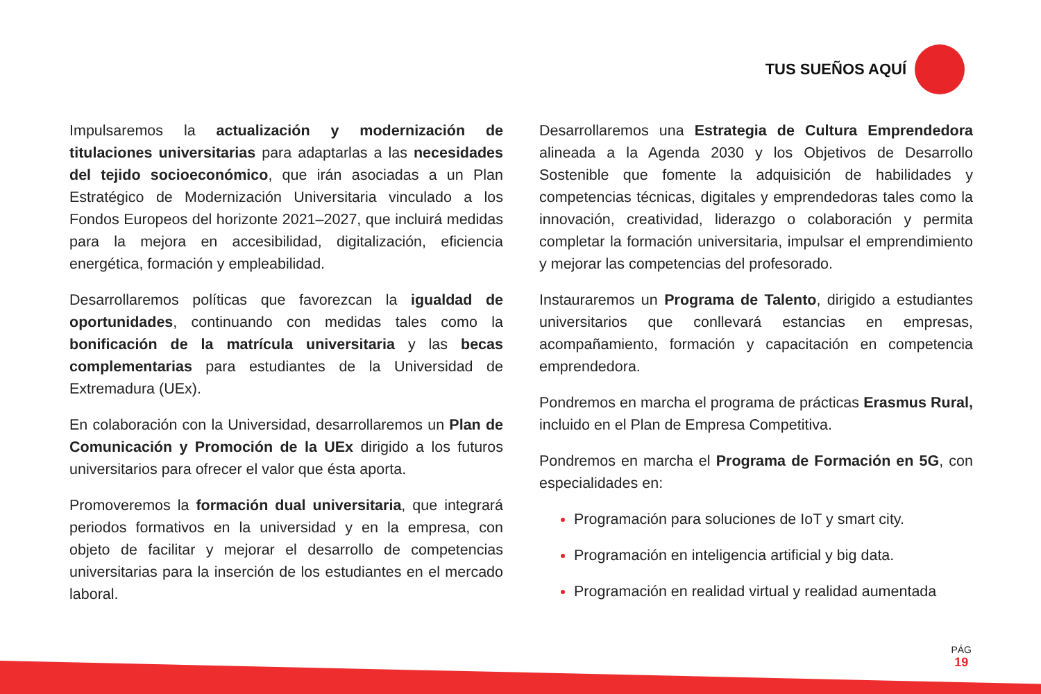TUS SUEÑOS AQUÍ
Impulsaremos la actualización y modernización de titulaciones universitarias para adaptarlas a las necesidades del tejido socioeconómico, que irán asociadas a un Plan Estratégico de Modernización Universitaria vinculado a los Fondos Europeos del horizonte 2021–2027, que incluirá medidas para la mejora en accesibilidad, digitalización, eficiencia energética, formación y empleabilidad.
Desarrollaremos políticas que favorezcan la igualdad de oportunidades, continuando con medidas tales como la bonificación de la matrícula universitaria y las becas complementarias para estudiantes de la Universidad de Extremadura (UEx).
En colaboración con la Universidad, desarrollaremos un Plan de Comunicación y Promoción de la UEx dirigido a los futuros universitarios para ofrecer el valor que ésta aporta.
Promoveremos la formación dual universitaria, que integrará periodos formativos en la universidad y en la empresa, con objeto de facilitar y mejorar el desarrollo de competencias universitarias para la inserción de los estudiantes en el mercado laboral.
Desarrollaremos una Estrategia de Cultura Emprendedora alineada a la Agenda 2030 y los Objetivos de Desarrollo Sostenible que fomente la adquisición de habilidades y competencias técnicas, digitales y emprendedoras tales como la innovación, creatividad, liderazgo o colaboración y permita completar la formación universitaria, impulsar el emprendimiento y mejorar las competencias del profesorado.
Instauraremos un Programa de Talento, dirigido a estudiantes universitarios que conllevará estancias en empresas, acompañamiento, formación y capacitación en competencia emprendedora.
Pondremos en marcha el programa de prácticas Erasmus Rural, incluido en el Plan de Empresa Competitiva.
Pondremos en marcha el Programa de Formación en 5G, con especialidades en:
Programación para soluciones de IoT y smart city.
Programación en inteligencia artificial y big data.
Programación en realidad virtual y realidad aumentada
PÁG
19